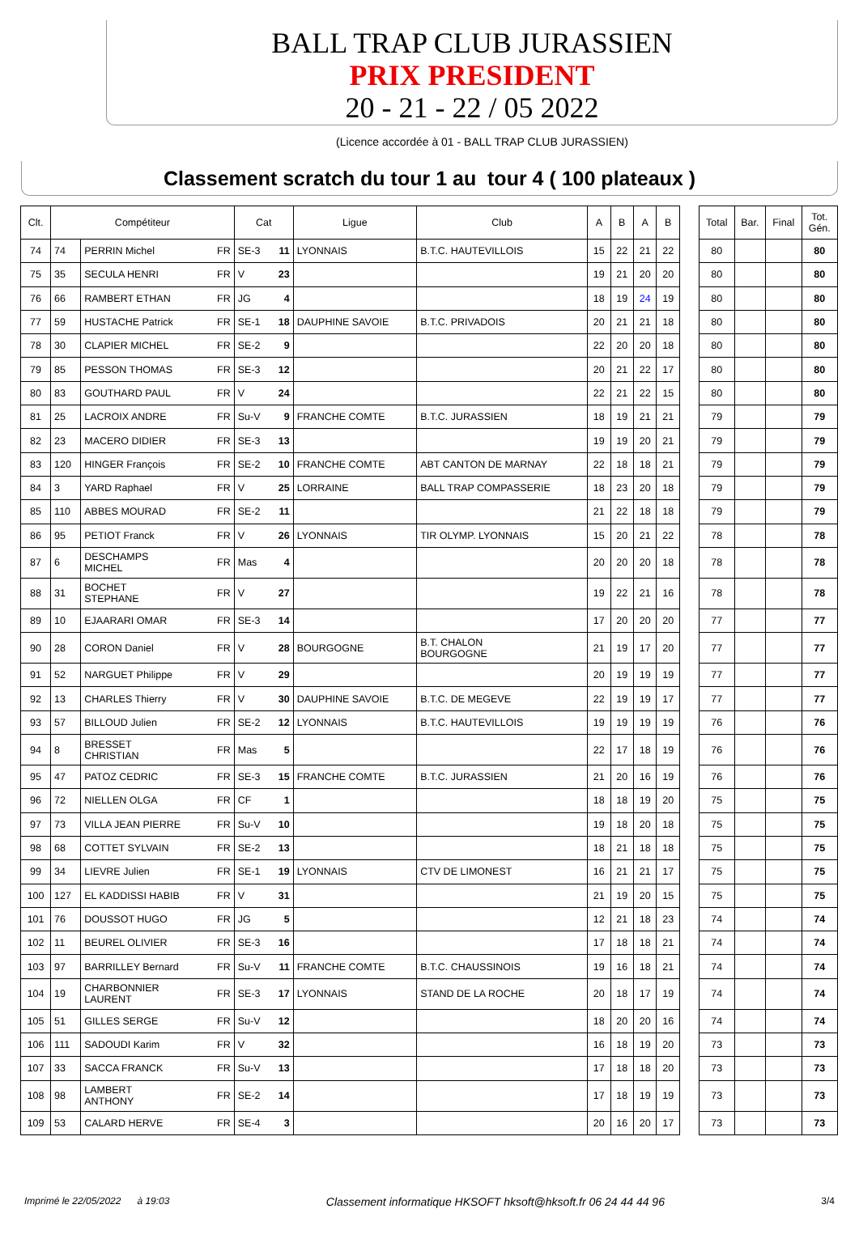BALL TRAP CLUB JURASSIEN
PRIX PRESIDENT
20 - 21 - 22 / 05 2022
(Licence accordée à 01 - BALL TRAP CLUB JURASSIEN)
Classement scratch du tour 1 au tour 4 ( 100 plateaux )
| Clt. | Compétiteur | | | Cat | | Ligue | Club | A | B | A | B |
| --- | --- | --- | --- | --- | --- | --- | --- | --- | --- | --- | --- |
| 74 | 74 | PERRIN Michel | FR | SE-3 | 11 | LYONNAIS | B.T.C. HAUTEVILLOIS | 15 | 22 | 21 | 22 |
| 75 | 35 | SECULA HENRI | FR | V | 23 | | | 19 | 21 | 20 | 20 |
| 76 | 66 | RAMBERT ETHAN | FR | JG | 4 | | | 18 | 19 | 24 | 19 |
| 77 | 59 | HUSTACHE Patrick | FR | SE-1 | 18 | DAUPHINE SAVOIE | B.T.C. PRIVADOIS | 20 | 21 | 21 | 18 |
| 78 | 30 | CLAPIER MICHEL | FR | SE-2 | 9 | | | 22 | 20 | 20 | 18 |
| 79 | 85 | PESSON THOMAS | FR | SE-3 | 12 | | | 20 | 21 | 22 | 17 |
| 80 | 83 | GOUTHARD PAUL | FR | V | 24 | | | 22 | 21 | 22 | 15 |
| 81 | 25 | LACROIX ANDRE | FR | Su-V | 9 | FRANCHE COMTE | B.T.C. JURASSIEN | 18 | 19 | 21 | 21 |
| 82 | 23 | MACERO DIDIER | FR | SE-3 | 13 | | | 19 | 19 | 20 | 21 |
| 83 | 120 | HINGER François | FR | SE-2 | 10 | FRANCHE COMTE | ABT CANTON DE MARNAY | 22 | 18 | 18 | 21 |
| 84 | 3 | YARD Raphael | FR | V | 25 | LORRAINE | BALL TRAP COMPASSERIE | 18 | 23 | 20 | 18 |
| 85 | 110 | ABBES MOURAD | FR | SE-2 | 11 | | | 21 | 22 | 18 | 18 |
| 86 | 95 | PETIOT Franck | FR | V | 26 | LYONNAIS | TIR OLYMP. LYONNAIS | 15 | 20 | 21 | 22 |
| 87 | 6 | DESCHAMPS MICHEL | FR | Mas | 4 | | | 20 | 20 | 20 | 18 |
| 88 | 31 | BOCHET STEPHANE | FR | V | 27 | | | 19 | 22 | 21 | 16 |
| 89 | 10 | EJAARARI OMAR | FR | SE-3 | 14 | | | 17 | 20 | 20 | 20 |
| 90 | 28 | CORON Daniel | FR | V | 28 | BOURGOGNE | B.T. CHALON BOURGOGNE | 21 | 19 | 17 | 20 |
| 91 | 52 | NARGUET Philippe | FR | V | 29 | | | 20 | 19 | 19 | 19 |
| 92 | 13 | CHARLES Thierry | FR | V | 30 | DAUPHINE SAVOIE | B.T.C. DE MEGEVE | 22 | 19 | 19 | 17 |
| 93 | 57 | BILLOUD Julien | FR | SE-2 | 12 | LYONNAIS | B.T.C. HAUTEVILLOIS | 19 | 19 | 19 | 19 |
| 94 | 8 | BRESSET CHRISTIAN | FR | Mas | 5 | | | 22 | 17 | 18 | 19 |
| 95 | 47 | PATOZ CEDRIC | FR | SE-3 | 15 | FRANCHE COMTE | B.T.C. JURASSIEN | 21 | 20 | 16 | 19 |
| 96 | 72 | NIELLEN OLGA | FR | CF | 1 | | | 18 | 18 | 19 | 20 |
| 97 | 73 | VILLA JEAN PIERRE | FR | Su-V | 10 | | | 19 | 18 | 20 | 18 |
| 98 | 68 | COTTET SYLVAIN | FR | SE-2 | 13 | | | 18 | 21 | 18 | 18 |
| 99 | 34 | LIEVRE Julien | FR | SE-1 | 19 | LYONNAIS | CTV DE LIMONEST | 16 | 21 | 21 | 17 |
| 100 | 127 | EL KADDISSI HABIB | FR | V | 31 | | | 21 | 19 | 20 | 15 |
| 101 | 76 | DOUSSOT HUGO | FR | JG | 5 | | | 12 | 21 | 18 | 23 |
| 102 | 11 | BEUREL OLIVIER | FR | SE-3 | 16 | | | 17 | 18 | 18 | 21 |
| 103 | 97 | BARRILLEY Bernard | FR | Su-V | 11 | FRANCHE COMTE | B.T.C. CHAUSSINOIS | 19 | 16 | 18 | 21 |
| 104 | 19 | CHARBONNIER LAURENT | FR | SE-3 | 17 | LYONNAIS | STAND DE LA ROCHE | 20 | 18 | 17 | 19 |
| 105 | 51 | GILLES SERGE | FR | Su-V | 12 | | | 18 | 20 | 20 | 16 |
| 106 | 111 | SADOUDI Karim | FR | V | 32 | | | 16 | 18 | 19 | 20 |
| 107 | 33 | SACCA FRANCK | FR | Su-V | 13 | | | 17 | 18 | 18 | 20 |
| 108 | 98 | LAMBERT ANTHONY | FR | SE-2 | 14 | | | 17 | 18 | 19 | 19 |
| 109 | 53 | CALARD HERVE | FR | SE-4 | 3 | | | 20 | 16 | 20 | 17 |
| Total | Bar. | Final | Tot. Gén. |
| --- | --- | --- | --- |
| 80 | | | 80 |
| 80 | | | 80 |
| 80 | | | 80 |
| 80 | | | 80 |
| 80 | | | 80 |
| 80 | | | 80 |
| 80 | | | 80 |
| 79 | | | 79 |
| 79 | | | 79 |
| 79 | | | 79 |
| 79 | | | 79 |
| 79 | | | 79 |
| 78 | | | 78 |
| 78 | | | 78 |
| 78 | | | 78 |
| 77 | | | 77 |
| 77 | | | 77 |
| 77 | | | 77 |
| 77 | | | 77 |
| 76 | | | 76 |
| 76 | | | 76 |
| 76 | | | 76 |
| 75 | | | 75 |
| 75 | | | 75 |
| 75 | | | 75 |
| 75 | | | 75 |
| 75 | | | 75 |
| 74 | | | 74 |
| 74 | | | 74 |
| 74 | | | 74 |
| 74 | | | 74 |
| 74 | | | 74 |
| 73 | | | 73 |
| 73 | | | 73 |
| 73 | | | 73 |
| 73 | | | 73 |
Imprimé le 22/05/2022 à 19:03 Classement informatique HKSOFT hksoft@hksoft.fr 06 24 44 44 96 3/4